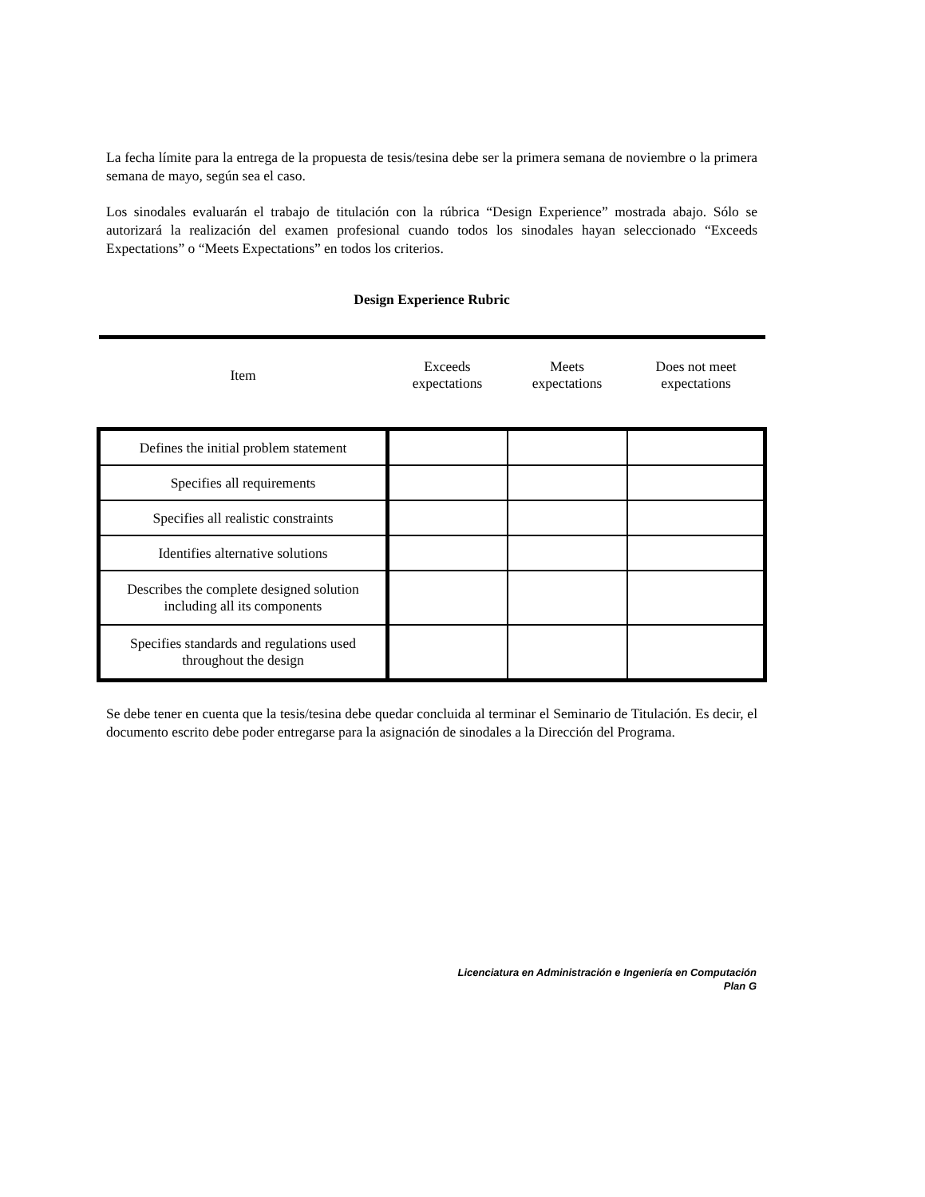La fecha límite para la entrega de la propuesta de tesis/tesina debe ser la primera semana de noviembre o la primera semana de mayo, según sea el caso.
Los sinodales evaluarán el trabajo de titulación con la rúbrica “Design Experience” mostrada abajo. Sólo se autorizará la realización del examen profesional cuando todos los sinodales hayan seleccionado “Exceeds Expectations” o “Meets Expectations” en todos los criterios.
Design Experience Rubric
| Item | Exceeds expectations | Meets expectations | Does not meet expectations |
| --- | --- | --- | --- |
| Defines the initial problem statement | | | |
| Specifies all requirements | | | |
| Specifies all realistic constraints | | | |
| Identifies alternative solutions | | | |
| Describes the complete designed solution including all its components | | | |
| Specifies standards and regulations used throughout the design | | | |
Se debe tener en cuenta que la tesis/tesina debe quedar concluida al terminar el Seminario de Titulación. Es decir, el documento escrito debe poder entregarse para la asignación de sinodales a la Dirección del Programa.
Licenciatura en Administración e Ingeniería en Computación
Plan G